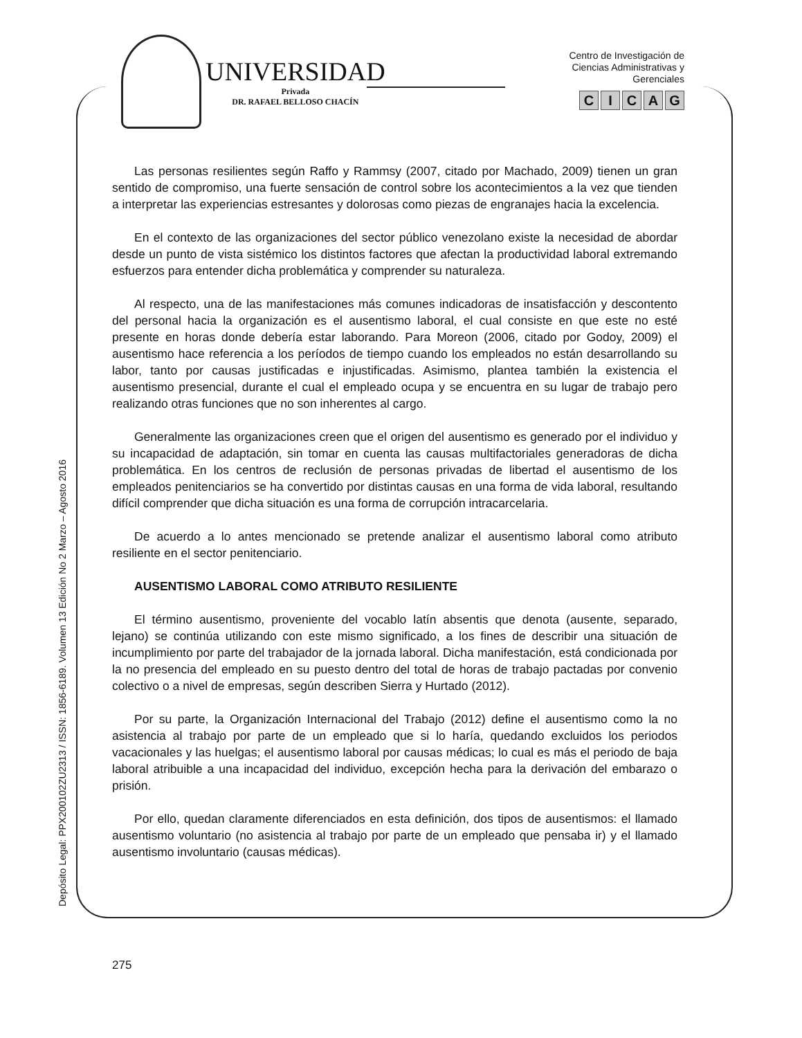UNIVERSIDAD
Privada
DR. RAFAEL BELLOSO CHACÍN
Centro de Investigación de
Ciencias Administrativas y
Gerenciales
CICAG
Depósito Legal: PPX200102ZU2313 / ISSN: 1856-6189. Volumen 13 Edición No 2 Marzo – Agosto 2016
Las personas resilientes según Raffo y Rammsy (2007, citado por Machado, 2009) tienen un gran sentido de compromiso, una fuerte sensación de control sobre los acontecimientos a la vez que tienden a interpretar las experiencias estresantes y dolorosas como piezas de engranajes hacia la excelencia.
En el contexto de las organizaciones del sector público venezolano existe la necesidad de abordar desde un punto de vista sistémico los distintos factores que afectan la productividad laboral extremando esfuerzos para entender dicha problemática y comprender su naturaleza.
Al respecto, una de las manifestaciones más comunes indicadoras de insatisfacción y descontento del personal hacia la organización es el ausentismo laboral, el cual consiste en que este no esté presente en horas donde debería estar laborando. Para Moreon (2006, citado por Godoy, 2009) el ausentismo hace referencia a los períodos de tiempo cuando los empleados no están desarrollando su labor, tanto por causas justificadas e injustificadas. Asimismo, plantea también la existencia el ausentismo presencial, durante el cual el empleado ocupa y se encuentra en su lugar de trabajo pero realizando otras funciones que no son inherentes al cargo.
Generalmente las organizaciones creen que el origen del ausentismo es generado por el individuo y su incapacidad de adaptación, sin tomar en cuenta las causas multifactoriales generadoras de dicha problemática. En los centros de reclusión de personas privadas de libertad el ausentismo de los empleados penitenciarios se ha convertido por distintas causas en una forma de vida laboral, resultando difícil comprender que dicha situación es una forma de corrupción intracarcelaria.
De acuerdo a lo antes mencionado se pretende analizar el ausentismo laboral como atributo resiliente en el sector penitenciario.
AUSENTISMO LABORAL COMO ATRIBUTO RESILIENTE
El término ausentismo, proveniente del vocablo latín absentis que denota (ausente, separado, lejano) se continúa utilizando con este mismo significado, a los fines de describir una situación de incumplimiento por parte del trabajador de la jornada laboral. Dicha manifestación, está condicionada por la no presencia del empleado en su puesto dentro del total de horas de trabajo pactadas por convenio colectivo o a nivel de empresas, según describen Sierra y Hurtado (2012).
Por su parte, la Organización Internacional del Trabajo (2012) define el ausentismo como la no asistencia al trabajo por parte de un empleado que si lo haría, quedando excluidos los periodos vacacionales y las huelgas; el ausentismo laboral por causas médicas; lo cual es más el periodo de baja laboral atribuible a una incapacidad del individuo, excepción hecha para la derivación del embarazo o prisión.
Por ello, quedan claramente diferenciados en esta definición, dos tipos de ausentismos: el llamado ausentismo voluntario (no asistencia al trabajo por parte de un empleado que pensaba ir) y el llamado ausentismo involuntario (causas médicas).
275